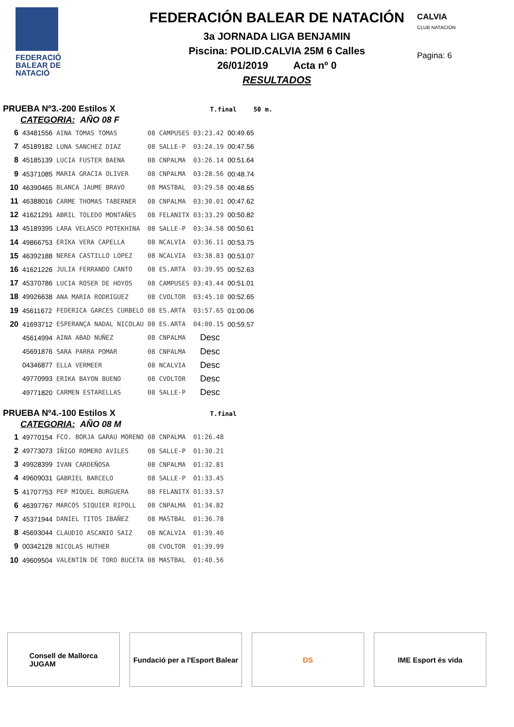FEDERACIÓ
BALEAR DE
NATACIÓ
FEDERACIÓN BALEAR DE NATACIÓN
3a JORNADA LIGA BENJAMIN
Piscina: POLID.CALVIA 25M 6 Calles
26/01/2019 Acta nº 0
RESULTADOS
CALVIA
CLUB NATACION
Pagina: 6
PRUEBA Nº3.-200 Estilos X T.final 50 m.
CATEGORIA: AÑO 08 F
| 6 | 43481556 | AINA TOMAS TOMAS | 08 | CAMPUSES | 03:23.42 | 00:49.65 |
| 7 | 45189182 | LUNA SANCHEZ DIAZ | 08 | SALLE-P | 03:24.19 | 00:47.56 |
| 8 | 45185139 | LUCIA FUSTER BAENA | 08 | CNPALMA | 03:26.14 | 00:51.64 |
| 9 | 45371085 | MARIA GRACIA OLIVER | 08 | CNPALMA | 03:28.56 | 00:48.74 |
| 10 | 46390465 | BLANCA JAUME BRAVO | 08 | MASTBAL | 03:29.58 | 00:48.65 |
| 11 | 46388016 | CARME THOMAS TABERNER | 08 | CNPALMA | 03:30.01 | 00:47.62 |
| 12 | 41621291 | ABRIL TOLEDO MONTAÑES | 08 | FELANITX | 03:33.29 | 00:50.82 |
| 13 | 45189395 | LARA VELASCO POTEKHINA | 08 | SALLE-P | 03:34.58 | 00:50.61 |
| 14 | 49866753 | ERIKA VERA CAPELLA | 08 | NCALVIA | 03:36.11 | 00:53.75 |
| 15 | 46392188 | NEREA CASTILLO LOPEZ | 08 | NCALVIA | 03:38.83 | 00:53.07 |
| 16 | 41621226 | JULIA FERRANDO CANTO | 08 | ES.ARTA | 03:39.95 | 00:52.63 |
| 17 | 45370786 | LUCIA ROSER DE HOYOS | 08 | CAMPUSES | 03:43.44 | 00:51.01 |
| 18 | 49926638 | ANA MARIA RODRIGUEZ | 08 | CVOLTOR | 03:45.10 | 00:52.65 |
| 19 | 45611672 | FEDERICA GARCES CURBELO | 08 | ES.ARTA | 03:57.65 | 01:00.06 |
| 20 | 41693712 | ESPERANÇA NADAL NICOLAU | 08 | ES.ARTA | 04:00.15 | 00:59.57 |
| | 45614994 | AINA ABAD NUÑEZ | 08 | CNPALMA | Desc | |
| | 45691876 | SARA PARRA POMAR | 08 | CNPALMA | Desc | |
| | 04346877 | ELLA VERMEER | 08 | NCALVIA | Desc | |
| | 49770993 | ERIKA BAYON BUENO | 08 | CVOLTOR | Desc | |
| | 49771820 | CARMEN ESTARELLAS | 08 | SALLE-P | Desc | |
PRUEBA Nº4.-100 Estilos X T.final
CATEGORIA: AÑO 08 M
| 1 | 49770154 | FCO. BORJA GARAU MORENO | 08 | CNPALMA | 01:26.48 |
| 2 | 49773073 | IÑIGO ROMERO AVILES | 08 | SALLE-P | 01:30.21 |
| 3 | 49928399 | IVAN CARDEÑOSA | 08 | CNPALMA | 01:32.81 |
| 4 | 49609031 | GABRIEL BARCELO | 08 | SALLE-P | 01:33.45 |
| 5 | 41707753 | PEP MIQUEL BURGUERA | 08 | FELANITX | 01:33.57 |
| 6 | 46397767 | MARCOS SIQUIER RIPOLL | 08 | CNPALMA | 01:34.82 |
| 7 | 45371944 | DANIEL TITOS IBAÑEZ | 08 | MASTBAL | 01:36.78 |
| 8 | 45693044 | CLAUDIO ASCANIO SAIZ | 08 | NCALVIA | 01:39.40 |
| 9 | 00342128 | NICOLAS HUTHER | 08 | CVOLTOR | 01:39.99 |
| 10 | 49609504 | VALENTIN DE TORO BUCETA | 08 | MASTBAL | 01:40.56 |
Consell de Mallorca
JUGAM
Fundació per a l'Esport Balear
DS IME Esport és vida